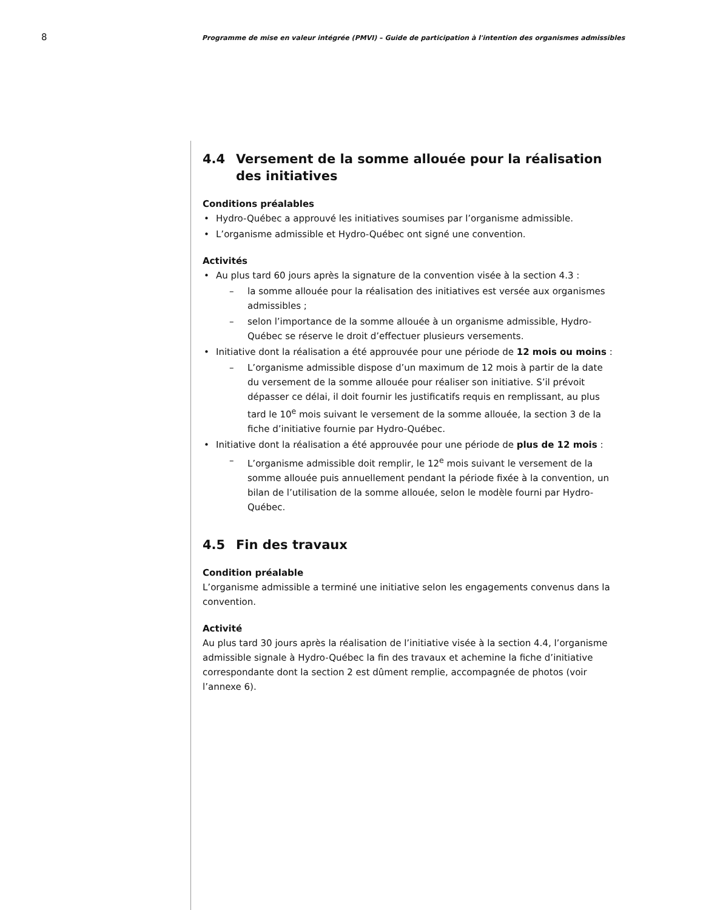8
Programme de mise en valeur intégrée (PMVI) – Guide de participation à l'intention des organismes admissibles
4.4 Versement de la somme allouée pour la réalisation des initiatives
Conditions préalables
Hydro-Québec a approuvé les initiatives soumises par l’organisme admissible.
L’organisme admissible et Hydro-Québec ont signé une convention.
Activités
Au plus tard 60 jours après la signature de la convention visée à la section 4.3 :
la somme allouée pour la réalisation des initiatives est versée aux organismes admissibles ;
selon l’importance de la somme allouée à un organisme admissible, Hydro-Québec se réserve le droit d’effectuer plusieurs versements.
Initiative dont la réalisation a été approuvée pour une période de 12 mois ou moins :
L’organisme admissible dispose d’un maximum de 12 mois à partir de la date du versement de la somme allouée pour réaliser son initiative. S’il prévoit dépasser ce délai, il doit fournir les justificatifs requis en remplissant, au plus tard le 10<sup>e</sup> mois suivant le versement de la somme allouée, la section 3 de la fiche d’initiative fournie par Hydro-Québec.
Initiative dont la réalisation a été approuvée pour une période de plus de 12 mois :
L’organisme admissible doit remplir, le 12<sup>e</sup> mois suivant le versement de la somme allouée puis annuellement pendant la période fixée à la convention, un bilan de l’utilisation de la somme allouée, selon le modèle fourni par Hydro-Québec.
4.5 Fin des travaux
Condition préalable
L’organisme admissible a terminé une initiative selon les engagements convenus dans la convention.
Activité
Au plus tard 30 jours après la réalisation de l’initiative visée à la section 4.4, l’organisme admissible signale à Hydro-Québec la fin des travaux et achemine la fiche d’initiative correspondante dont la section 2 est dûment remplie, accompagnée de photos (voir l’annexe 6).